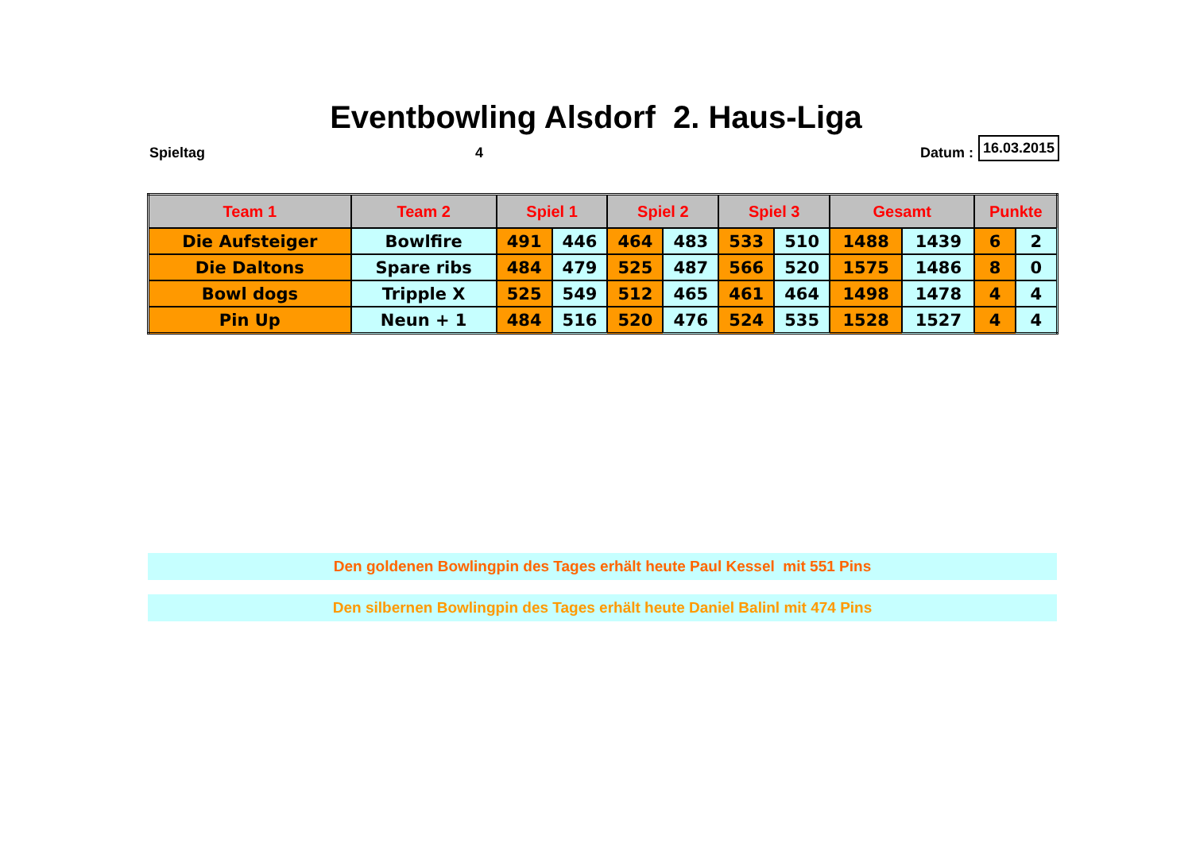Eventbowling Alsdorf 2. Haus-Liga
Spieltag 4 Datum : 16.03.2015
| Team 1 | Team 2 | Spiel 1 | | Spiel 2 | | Spiel 3 | | Gesamt | | Punkte | |
| --- | --- | --- | --- | --- | --- | --- | --- | --- | --- | --- | --- |
| Die Aufsteiger | Bowlfire | 491 | 446 | 464 | 483 | 533 | 510 | 1488 | 1439 | 6 | 2 |
| Die Daltons | Spare ribs | 484 | 479 | 525 | 487 | 566 | 520 | 1575 | 1486 | 8 | 0 |
| Bowl dogs | Tripple X | 525 | 549 | 512 | 465 | 461 | 464 | 1498 | 1478 | 4 | 4 |
| Pin Up | Neun + 1 | 484 | 516 | 520 | 476 | 524 | 535 | 1528 | 1527 | 4 | 4 |
Den goldenen Bowlingpin des Tages erhält heute Paul Kessel mit 551 Pins
Den silbernen Bowlingpin des Tages erhält heute Daniel Balinl mit 474 Pins